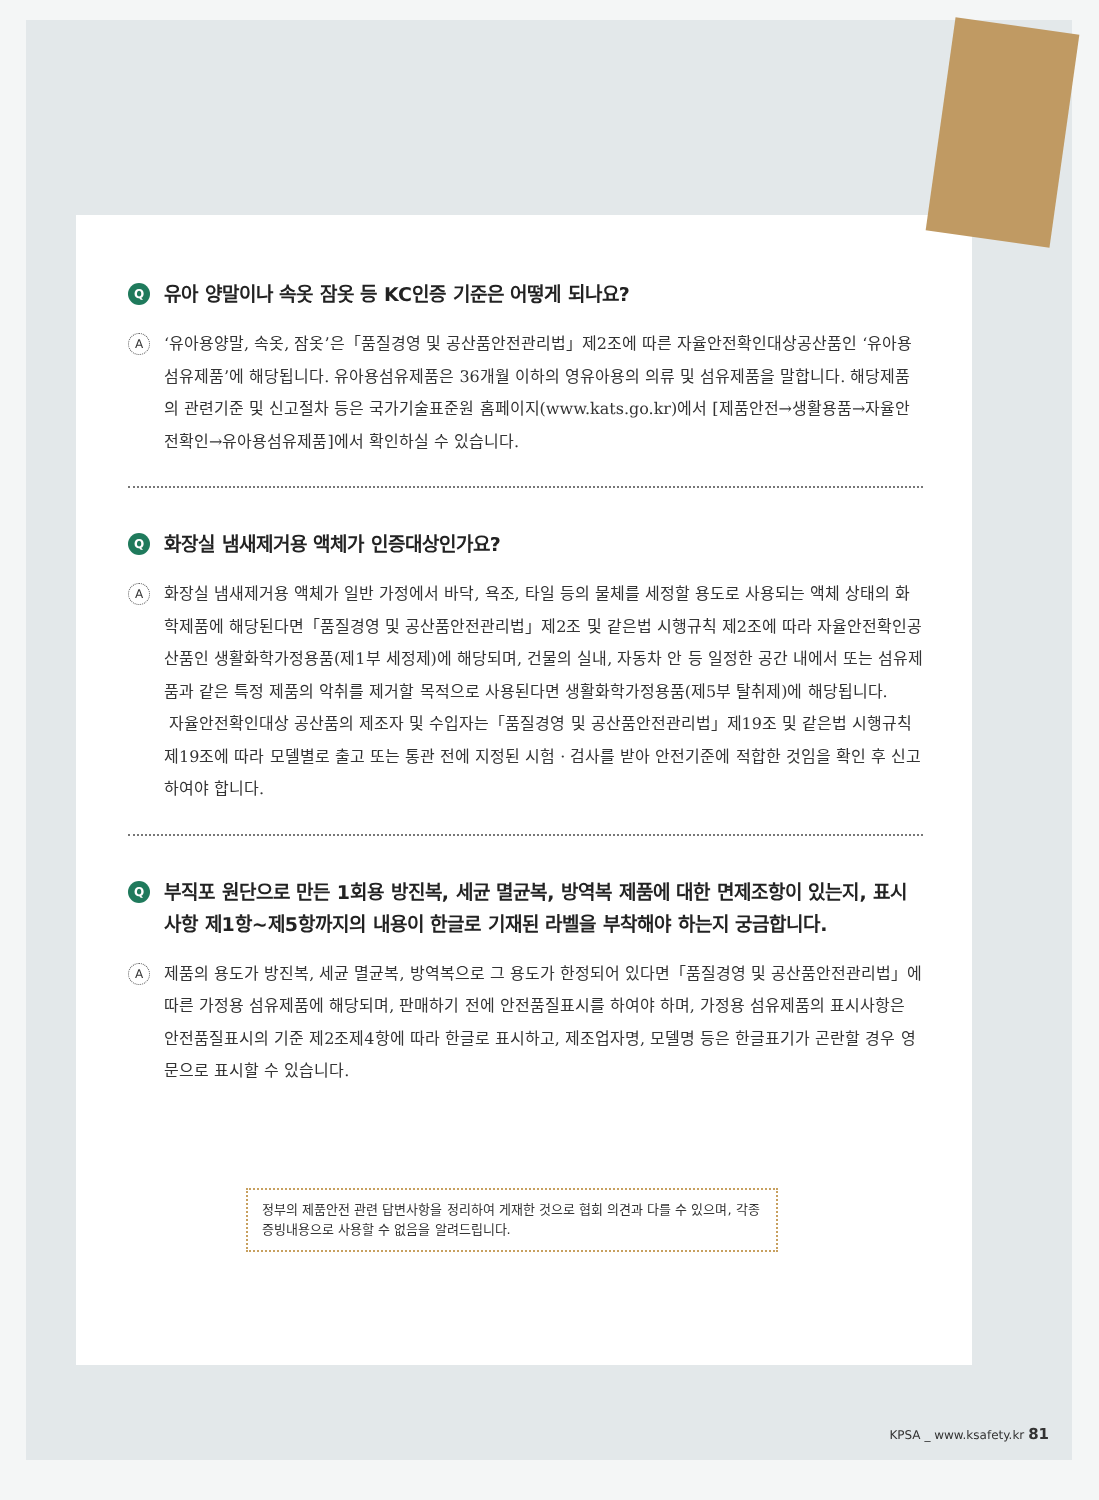Q유아 양말이나 속옷 잠옷 등 KC인증 기준은 어떻게 되나요?
A
‘유아용양말, 속옷, 잠옷’은「품질경영 및 공산품안전관리법」제2조에 따른 자율안전확인대상공산품인 ‘유아용 섬유제품’에 해당됩니다. 유아용섬유제품은 36개월 이하의 영유아용의 의류 및 섬유제품을 말합니다. 해당제품의 관련기준 및 신고절차 등은 국가기술표준원 홈페이지(www.kats.go.kr)에서 [제품안전→생활용품→자율안전확인→유아용섬유제품]에서 확인하실 수 있습니다.
Q화장실 냄새제거용 액체가 인증대상인가요?
A
화장실 냄새제거용 액체가 일반 가정에서 바닥, 욕조, 타일 등의 물체를 세정할 용도로 사용되는 액체 상태의 화학제품에 해당된다면「품질경영 및 공산품안전관리법」제2조 및 같은법 시행규칙 제2조에 따라 자율안전확인공산품인 생활화학가정용품(제1부 세정제)에 해당되며, 건물의 실내, 자동차 안 등 일정한 공간 내에서 또는 섬유제품과 같은 특정 제품의 악취를 제거할 목적으로 사용된다면 생활화학가정용품(제5부 탈취제)에 해당됩니다.
자율안전확인대상 공산품의 제조자 및 수입자는「품질경영 및 공산품안전관리법」제19조 및 같은법 시행규칙 제19조에 따라 모델별로 출고 또는 통관 전에 지정된 시험 · 검사를 받아 안전기준에 적합한 것임을 확인 후 신고하여야 합니다.
Q부직포 원단으로 만든 1회용 방진복, 세균 멸균복, 방역복 제품에 대한 면제조항이 있는지, 표시사항 제1항~제5항까지의 내용이 한글로 기재된 라벨을 부착해야 하는지 궁금합니다.
A
제품의 용도가 방진복, 세균 멸균복, 방역복으로 그 용도가 한정되어 있다면「품질경영 및 공산품안전관리법」에 따른 가정용 섬유제품에 해당되며, 판매하기 전에 안전품질표시를 하여야 하며, 가정용 섬유제품의 표시사항은 안전품질표시의 기준 제2조제4항에 따라 한글로 표시하고, 제조업자명, 모델명 등은 한글표기가 곤란할 경우 영문으로 표시할 수 있습니다.
정부의 제품안전 관련 답변사항을 정리하여 게재한 것으로 협회 의견과 다를 수 있으며, 각종 증빙내용으로 사용할 수 없음을 알려드립니다.
KPSA _ www.ksafety.kr 81